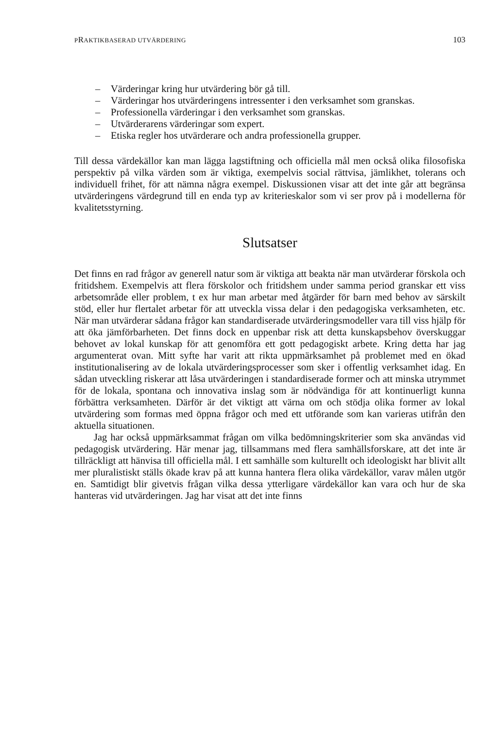PRAKTIKBASERAD UTVÄRDERING 103
– Värderingar kring hur utvärdering bör gå till.
– Värderingar hos utvärderingens intressenter i den verksamhet som granskas.
– Professionella värderingar i den verksamhet som granskas.
– Utvärderarens värderingar som expert.
– Etiska regler hos utvärderare och andra professionella grupper.
Till dessa värdekällor kan man lägga lagstiftning och officiella mål men också olika filosofiska perspektiv på vilka värden som är viktiga, exempelvis social rättvisa, jämlikhet, tolerans och individuell frihet, för att nämna några exempel. Diskussionen visar att det inte går att begränsa utvärderingens värdegrund till en enda typ av kriterieskalor som vi ser prov på i modellerna för kvalitetsstyrning.
Slutsatser
Det finns en rad frågor av generell natur som är viktiga att beakta när man utvärderar förskola och fritidshem. Exempelvis att flera förskolor och fritidshem under samma period granskar ett viss arbetsområde eller problem, t ex hur man arbetar med åtgärder för barn med behov av särskilt stöd, eller hur flertalet arbetar för att utveckla vissa delar i den pedagogiska verksamheten, etc. När man utvärderar sådana frågor kan standardiserade utvärderingsmodeller vara till viss hjälp för att öka jämförbarheten. Det finns dock en uppenbar risk att detta kunskapsbehov överskuggar behovet av lokal kunskap för att genomföra ett gott pedagogiskt arbete. Kring detta har jag argumenterat ovan. Mitt syfte har varit att rikta uppmärksamhet på problemet med en ökad institutionalisering av de lokala utvärderingsprocesser som sker i offentlig verksamhet idag. En sådan utveckling riskerar att låsa utvärderingen i standardiserade former och att minska utrymmet för de lokala, spontana och innovativa inslag som är nödvändiga för att kontinuerligt kunna förbättra verksamheten. Därför är det viktigt att värna om och stödja olika former av lokal utvärdering som formas med öppna frågor och med ett utförande som kan varieras utifrån den aktuella situationen.
Jag har också uppmärksammat frågan om vilka bedömningskriterier som ska användas vid pedagogisk utvärdering. Här menar jag, tillsammans med flera samhällsforskare, att det inte är tillräckligt att hänvisa till officiella mål. I ett samhälle som kulturellt och ideologiskt har blivit allt mer pluralistiskt ställs ökade krav på att kunna hantera flera olika värdekällor, varav målen utgör en. Samtidigt blir givetvis frågan vilka dessa ytterligare värdekällor kan vara och hur de ska hanteras vid utvärderingen. Jag har visat att det inte finns